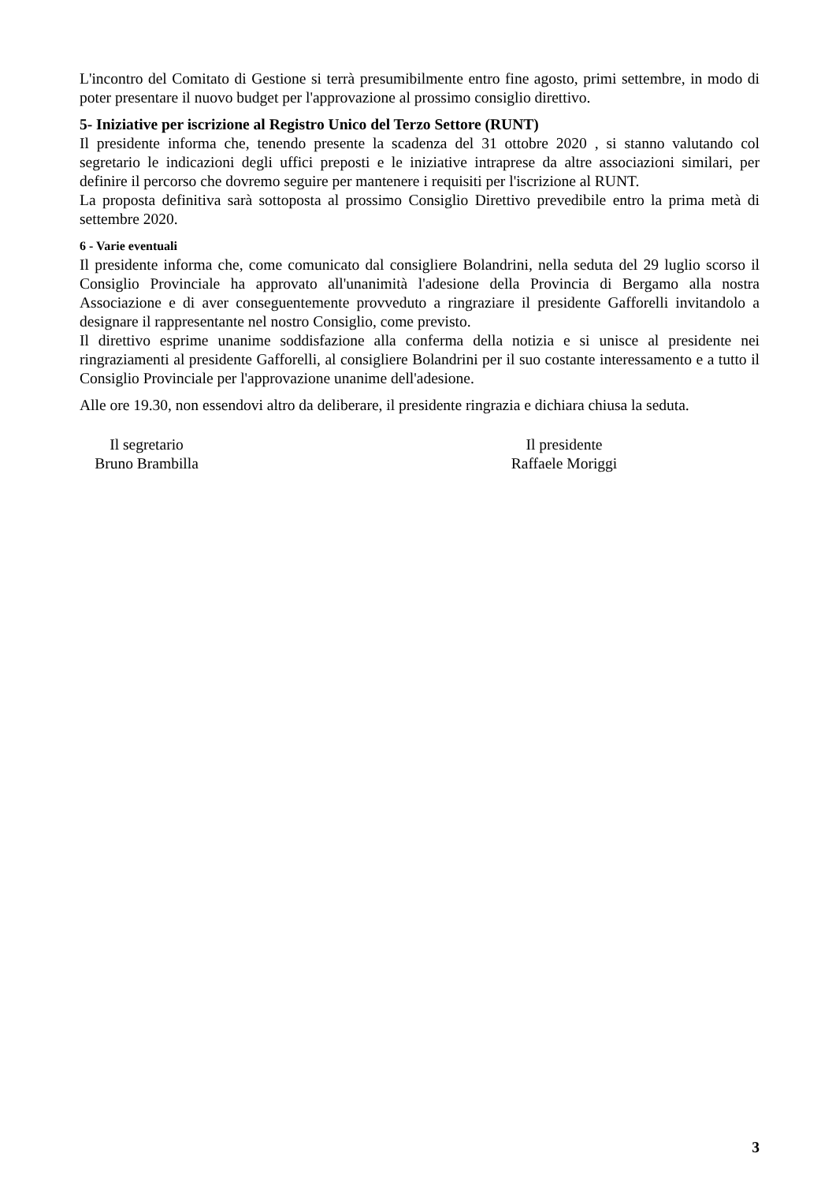L'incontro del Comitato di Gestione si terrà presumibilmente entro fine agosto, primi settembre, in modo di poter presentare il nuovo budget per l'approvazione al prossimo consiglio direttivo.
5- Iniziative per iscrizione al Registro Unico del Terzo Settore (RUNT)
Il presidente informa che, tenendo presente la scadenza del 31 ottobre 2020 , si stanno valutando col segretario le indicazioni degli uffici preposti e le iniziative intraprese da altre associazioni similari, per definire il percorso che dovremo seguire per mantenere i requisiti per l'iscrizione al RUNT.
La proposta definitiva sarà sottoposta al prossimo Consiglio Direttivo prevedibile entro la prima metà di settembre 2020.
6 - Varie eventuali
Il presidente informa che, come comunicato dal consigliere Bolandrini, nella seduta del 29 luglio scorso il Consiglio Provinciale ha approvato all'unanimità l'adesione della Provincia di Bergamo alla nostra Associazione e di aver conseguentemente provveduto a ringraziare il presidente Gafforelli invitandolo a designare il rappresentante nel nostro Consiglio, come previsto.
Il direttivo esprime unanime soddisfazione alla conferma della notizia e si unisce al presidente nei ringraziamenti al presidente Gafforelli, al consigliere Bolandrini per il suo costante interessamento e a tutto il Consiglio Provinciale per l'approvazione unanime dell'adesione.
Alle ore 19.30, non essendovi altro da deliberare, il presidente ringrazia e dichiara chiusa la seduta.
Il segretario
Bruno Brambilla
Il presidente
Raffaele Moriggi
3